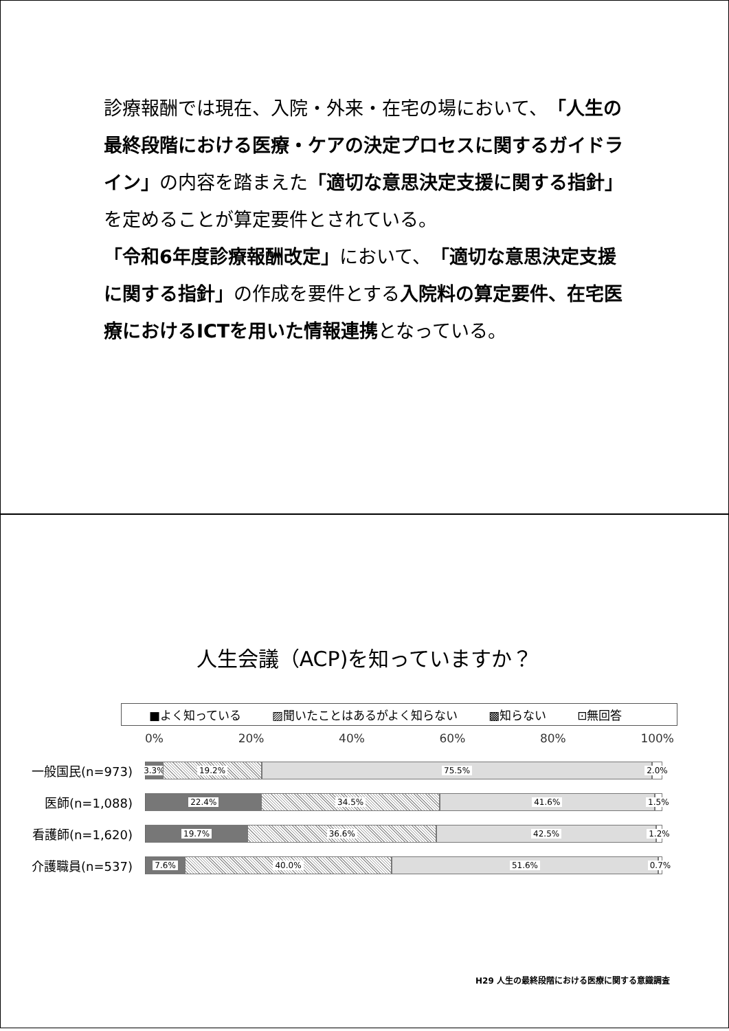診療報酬では現在、入院・外来・在宅の場において、「人生の最終段階における医療・ケアの決定プロセスに関するガイドライン」の内容を踏まえた「適切な意思決定支援に関する指針」を定めることが算定要件とされている。
「令和6年度診療報酬改定」において、「適切な意思決定支援に関する指針」の作成を要件とする入院料の算定要件、在宅医療におけるICTを用いた情報連携となっている。
人生会議（ACP)を知っていますか？
■よく知っている ▨聞いたことはあるがよく知らない ▩知らない ⊡無回答
0% 20% 40% 60% 80% 100%
一般国民(n=973)
3.3% 19.2% 75.5% 2.0%
医師(n=1,088)
22.4% 34.5% 41.6% 1.5%
看護師(n=1,620)
19.7% 36.6% 42.5% 1.2%
介護職員(n=537)
7.6% 40.0% 51.6% 0.7%
H29 人生の最終段階における医療に関する意識調査